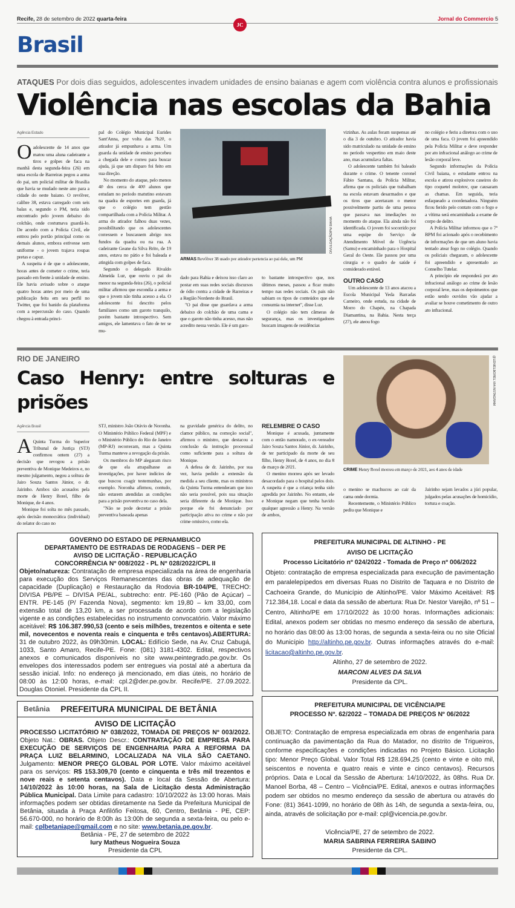Recife, 28 de setembro de 2022 quarta-feira Jornal do Commercio 5
JC
Brasil
ATAQUES Por dois dias seguidos, adolescentes invadem unidades de ensino baianas e agem com violência contra alunos e profissionais
Violência nas escolas da Bahia
Agência Estado
Oadolescente de 14 anos que matou uma aluna cadeirante a tiros e golpes de faca na manhã desta segunda-feira (26) em uma escola de Barreiras pegou a arma do pai, um policial militar de Brasília que havia se mudado neste ano para a cidade do oeste baiano. O revólver, calibre 38, estava carregado com seis balas e, segundo o PM, teria sido encontrado pelo jovem debaixo do colchão, onde costumava guardá-lo. De acordo com a Polícia Civil, ele entrou pelo portão principal como os demais alunos, embora estivesse sem uniforme - o jovem trajava roupas pretas e capuz.
A suspeita é de que o adolescente, horas antes de cometer o crime, teria passado em frente à unidade de ensino. Ele havia avisado sobre o ataque quatro horas antes por meio de uma publicação feita em seu perfil no Twitter, que foi banido da plataforma com a repercussão do caso. Quando chegou à entrada princi-
pal do Colégio Municipal Eurides Sant'Anna, por volta das 7h20, o atirador já empunhava a arma. Um guarda da unidade de ensino percebeu a chegada dele e correu para buscar ajuda, já que um disparo foi feito em sua direção.
No momento do ataque, pelo menos 40 dos cerca de 400 alunos que estudam no período matutino estavam na quadra de esportes em guarda, já que o colégio tem gestão compartilhada com a Polícia Militar. A arma do atirador falhou duas vezes, possibilitando que os adolescentes corressem e buscassem abrigo nos fundos da quadra ou na rua. A cadeirante Geane da Silva Brito, de 19 anos, estava no pátio e foi baleada e atingida com golpes de faca.
Segundo o delegado Rivaldo Almeida Luz, que ouviu o pai do menor na segunda-feira (26), o policial militar afirmou que escondia a arma e que o jovem não tinha acesso a ela. O adolescente foi descrito pelos familiares como um garoto tranquilo, porém bastante introspectivo. Sem amigos, ele lamentava o fato de ter se mu-
DIVULGAÇÃO/PM BAHIA
ARMAS Revólver 38 usado por atirador pertencia ao pai dele, um PM
dado para Bahia e deixou isso claro ao postar em suas redes sociais discursos de ódio contra a cidade de Barreiras e a Região Nordeste do Brasil.
"O pai disse que guardava a arma debaixo do colchão de uma cama e que o garoto não tinha acesso, mas não acredito nessa versão. Ele é um garo-
to bastante introspectivo que, nos últimos meses, passou a ficar muito tempo nas redes sociais. Os pais não sabiam os tipos de conteúdos que ele consumia na internet", disse Luz.
O colégio não tem câmeras de segurança, mas os investigadores buscam imagens de residências
vizinhas. As aulas foram suspensas até o dia 3 de outubro. O atirador havia sido matriculado na unidade de ensino no período vespertino em maio deste ano, mas acumulava faltas.
O adolescente também foi baleado durante o crime. O tenente coronel Fábio Santana, da Polícia Militar, afirma que os policiais que trabalham na escola estavam desarmados e que os tiros que acertaram o menor possivelmente partiu de uma pessoa que passava nas imediações no momento do ataque. Ela ainda não foi identificada. O jovem foi socorrido por uma equipe do Serviço de Atendimento Móvel de Urgência (Samu) e encaminhado para o Hospital Geral do Oeste. Ele passou por uma cirurgia e o quadro de saúde é considerado estável.
OUTRO CASO
Um adolescente de 13 anos atacou a Escola Municipal Yeda Barradas Carneiro, onde estuda, na cidade de Morro do Chapéu, na Chapada Diamantina, na Bahia. Nesta terça (27), ele ateou fogo
no colégio e feriu a diretora com o uso de uma faca. O jovem foi apreendido pela Polícia Militar e deve responder por ato infracional análogo ao crime de lesão corporal leve.
Segundo informações da Polícia Civil baiana, o estudante entrou na escola e atirou explosivos caseiros do tipo coquetel molotov, que causaram as chamas. Em seguida, teria esfaqueado a coordenadora. Ninguém ficou ferido pelo contato com o fogo e a vítima será encaminhada a exame de corpo de delito.
A Polícia Militar informou que o 7º BPM foi acionado após o recebimento de informações de que um aluno havia tentado atear fogo no colégio. Quando os policiais chegaram, o adolescente foi apreendido e apresentado ao Conselho Tutelar.
A princípio ele responderá por ato infracional análogo ao crime de lesão corporal leve, mas os depoimentos que estão sendo ouvidos vão ajudar a avaliar se houve cometimento de outro ato infracional.
RIO DE JANEIRO
Caso Henry: entre solturas e prisões
Agência Brasil
AQuinta Turma do Superior Tribunal de Justiça (STJ) confirmou ontem (27) a decisão que revogou a prisão preventiva de Monique Medeiros e, no mesmo julgamento, negou a soltura de Jairo Souza Santos Júnior, o dr. Jairinho. Ambos são acusados pela morte de Henry Borel, filho de Monique, de 4 anos.
Monique foi solta no mês passado, após decisão monocrática (individual) do relator do caso no
STJ, ministro João Otávio de Noronha. O Ministério Público Federal (MPF) e o Ministério Público do Rio de Janeiro (MP-RJ) recorreram, mas a Quinta Turma manteve a revogação da prisão.
Os membros do MP alegaram risco de que ela atrapalhasse as investigações, por haver indícios de que buscou coagir testemunhas, por exemplo. Noronha afirmou, contudo, não estarem atendidas as condições para a prisão preventiva no caso dela.
"Não se pode decretar a prisão preventiva baseada apenas
na gravidade genérica do delito, no clamor público, na comoção social", afirmou o ministro, que destacou a conclusão da instrução processual como suficiente para a soltura de Monique.
A defesa de dr. Jairinho, por sua vez, havia pedido a extensão da medida a seu cliente, mas os ministros da Quinta Turma entenderam que isso não seria possível, pois sua situação seria diferente da de Monique. Isso porque ele foi denunciado por participação ativa no crime e não por crime omissivo, como ela.
RELEMBRE O CASO
Monique é acusada, juntamente com o então namorado, o ex-vereador Jairo Souza Santos Júnior, dr. Jairinho, de ter participado da morte de seu filho, Henry Borel, de 4 anos, no dia 8 de março de 2021.
O menino morreu após ser levado desacordado para o hospital pelos dois. A suspeita é que a criança tenha sido agredida por Jairinho. No entanto, ele e Monique negam que tenha havido qualquer agressão a Henry. Na versão de ambos,
@LENIELBOREL VIA INSTAGRAM
CRIME Henry Borel morreu em março de 2021, aos 4 anos de idade
o menino se machucou ao cair da cama onde dormia.
Recentemente, o Ministério Público pediu que Monique e
Jairinho sejam levados a júri popular, julgados pelas acusações de homicídio, tortura e coação.
GOVERNO DO ESTADO DE PERNAMBUCO
DEPARTAMENTO DE ESTRADAS DE RODAGENS – DER PE
AVISO DE LICITAÇÃO - REPUBLICAÇÃO
CONCORRÊNCIA Nº 008/2022 - PL Nº 028/2022/CPL II
Objeto/natureza: Contratação de empresa especializada na área de engenharia para execução dos Serviços Remanescentes das obras de adequação de capacidade (Duplicação) e Restauração da Rodovia BR-104/PE, TRECHO: DIVISA PB/PE – DIVISA PE/AL, subtrecho: entr. PE-160 (Pão de Açúcar) – ENTR. PE-145 (P/ Fazenda Nova), segmento: km 19,80 – km 33,00, com extensão total de 13,20 km, a ser processada de acordo com a legislação vigente e as condições estabelecidas no instrumento convocatório. Valor máximo aceitável: R$ 106.387.990,53 (cento e seis milhões, trezentos e oitenta e sete mil, novecentos e noventa reais e cinquenta e três centavos).ABERTURA: 31 de outubro 2022, às 09h30min. LOCAL: Edifício Sede, na Av. Cruz Cabugá, 1033, Santo Amaro, Recife-PE. Fone: (081) 3181-4302. Edital, respectivos anexos e comunicados disponíveis no site www.peintegrado.pe.gov.br. Os envelopes dos interessados podem ser entregues via postal até a abertura da sessão inicial. Info: no endereço já mencionado, em dias úteis, no horário de 08:00 às 12:00 horas, e-mail: cpl.2@der.pe.gov.br. Recife/PE. 27.09.2022. Douglas Otoniel. Presidente da CPL II.
Betânia PREFEITURA MUNICIPAL DE BETÂNIA
AVISO DE LICITAÇÃO
PROCESSO LICITATÓRIO Nº 038/2022, TOMADA DE PREÇOS Nº 003/2022. Objeto Nat.: OBRAS. Objeto Descr.: CONTRATAÇÃO DE EMPRESA PARA EXECUÇÃO DE SERVIÇOS DE ENGENHARIA PARA A REFORMA DA PRAÇA LUIZ BELARMINO, LOCALIZADA NA VILA SÃO CAETANO. Julgamento: MENOR PREÇO GLOBAL POR LOTE. Valor máximo aceitável para os serviços: R$ 153.309,70 (cento e cinquenta e três mil trezentos e nove reais e setenta centavos). Data e local da Sessão de Abertura: 14/10/2022 às 10:00 horas, na Sala de Licitação desta Administração Pública Municipal. Data Limite para cadastro: 10/10/2022 às 13:00 horas. Mais informações podem ser obtidas diretamente na Sede da Prefeitura Municipal de Betânia, situada à Praça Anfilófio Feitosa, 60, Centro, Betânia - PE, CEP: 56.670-000, no horário de 8:00h às 13:00h de segunda a sexta-feira, ou pelo e-mail: cplbetaniape@gmail.com e no site: www.betania.pe.gov.br.
Betânia - PE, 27 de setembro de 2022
Iury Matheus Nogueira Souza
Presidente da CPL
PREFEITURA MUNICIPAL DE ALTINHO - PE
AVISO DE LICITAÇÃO
Processo Licitatório nº 024/2022 - Tomada de Preço nº 006/2022
Objeto: contratação de empresa especializada para execução de pavimentação em paralelepípedos em diversas Ruas no Distrito de Taquara e no Distrito de Cachoeira Grande, do Município de Altinho/PE. Valor Máximo Aceitável: R$ 712.384,18. Local e data da sessão de abertura: Rua Dr. Nestor Varejão, nº 51 – Centro, Altinho/PE em 17/10/2022 às 10:00 horas. Informações adicionais: Edital, anexos podem ser obtidas no mesmo endereço da sessão de abertura, no horário das 08:00 às 13:00 horas, de segunda a sexta-feira ou no site Oficial do Município http://altinho.pe.gov.br. Outras informações através do e-mail: licitacao@altinho.pe.gov.br.
Altinho, 27 de setembro de 2022.
MARCONI ALVES DA SILVA
Presidente da CPL.
PREFEITURA MUNICIPAL DE VICÊNCIA/PE
PROCESSO Nº. 62/2022 – TOMADA DE PREÇOS Nº 06/2022
OBJETO: Contratação de empresa especializada em obras de engenharia para continuação da pavimentação da Rua do Matador, no distrito de Trigueiros, conforme especificações e condições indicadas no Projeto Básico. Licitação tipo: Menor Preço Global. Valor Total R$ 128.694,25 (cento e vinte e oito mil, seiscentos e noventa e quatro reais e vinte e cinco centavos). Recursos próprios. Data e Local da Sessão de Abertura: 14/10/2022, às 08hs. Rua Dr. Manoel Borba, 48 – Centro – Vicência/PE. Edital, anexos e outras informações podem ser obtidos no mesmo endereço da sessão de abertura ou através do Fone: (81) 3641-1099, no horário de 08h às 14h, de segunda a sexta-feira, ou, ainda, através de solicitação por e-mail: cpl@vicencia.pe.gov.br.
Vicência/PE, 27 de setembro de 2022.
MARIA SABRINA FERREIRA SABINO
Presidente da CPL.